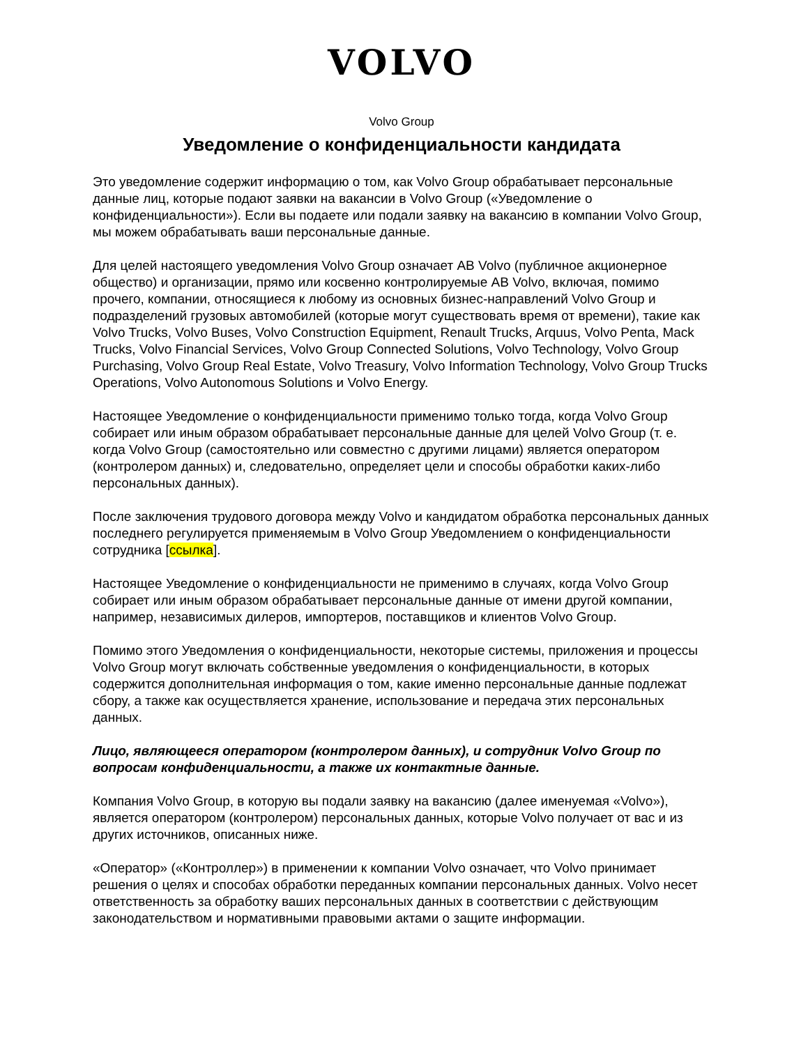VOLVO
Volvo Group
Уведомление о конфиденциальности кандидата
Это уведомление содержит информацию о том, как Volvo Group обрабатывает персональные данные лиц, которые подают заявки на вакансии в Volvo Group («Уведомление о конфиденциальности»). Если вы подаете или подали заявку на вакансию в компании Volvo Group, мы можем обрабатывать ваши персональные данные.
Для целей настоящего уведомления Volvo Group означает AB Volvo (публичное акционерное общество) и организации, прямо или косвенно контролируемые AB Volvo, включая, помимо прочего, компании, относящиеся к любому из основных бизнес-направлений Volvo Group и подразделений грузовых автомобилей (которые могут существовать время от времени), такие как Volvo Trucks, Volvo Buses, Volvo Construction Equipment, Renault Trucks, Arquus, Volvo Penta, Mack Trucks, Volvo Financial Services, Volvo Group Connected Solutions, Volvo Technology, Volvo Group Purchasing, Volvo Group Real Estate, Volvo Treasury, Volvo Information Technology, Volvo Group Trucks Operations, Volvo Autonomous Solutions и Volvo Energy.
Настоящее Уведомление о конфиденциальности применимо только тогда, когда Volvo Group собирает или иным образом обрабатывает персональные данные для целей Volvo Group (т. е. когда Volvo Group (самостоятельно или совместно с другими лицами) является оператором (контролером данных) и, следовательно, определяет цели и способы обработки каких-либо персональных данных).
После заключения трудового договора между Volvo и кандидатом обработка персональных данных последнего регулируется применяемым в Volvo Group Уведомлением о конфиденциальности сотрудника [ссылка].
Настоящее Уведомление о конфиденциальности не применимо в случаях, когда Volvo Group собирает или иным образом обрабатывает персональные данные от имени другой компании, например, независимых дилеров, импортеров, поставщиков и клиентов Volvo Group.
Помимо этого Уведомления о конфиденциальности, некоторые системы, приложения и процессы Volvo Group могут включать собственные уведомления о конфиденциальности, в которых содержится дополнительная информация о том, какие именно персональные данные подлежат сбору, а также как осуществляется хранение, использование и передача этих персональных данных.
Лицо, являющееся оператором (контролером данных), и сотрудник Volvo Group по вопросам конфиденциальности, а также их контактные данные.
Компания Volvo Group, в которую вы подали заявку на вакансию (далее именуемая «Volvo»), является оператором (контролером) персональных данных, которые Volvo получает от вас и из других источников, описанных ниже.
«Оператор» («Контроллер») в применении к компании Volvo означает, что Volvo принимает решения о целях и способах обработки переданных компании персональных данных. Volvo несет ответственность за обработку ваших персональных данных в соответствии с действующим законодательством и нормативными правовыми актами о защите информации.